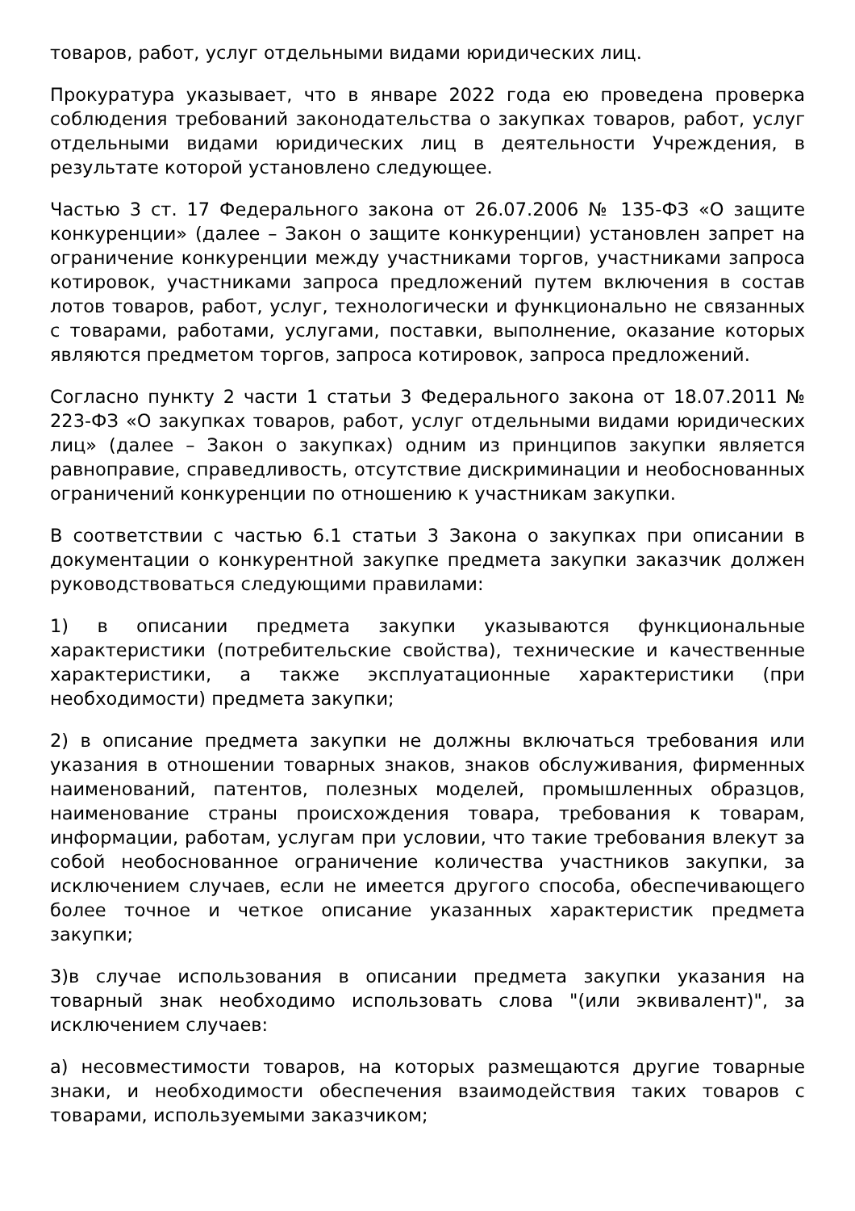товаров, работ, услуг отдельными видами юридических лиц.
Прокуратура указывает, что в январе 2022 года ею проведена проверка соблюдения требований законодательства о закупках товаров, работ, услуг отдельными видами юридических лиц в деятельности Учреждения, в результате которой установлено следующее.
Частью 3 ст. 17 Федерального закона от 26.07.2006 № 135-ФЗ «О защите конкуренции» (далее – Закон о защите конкуренции) установлен запрет на ограничение конкуренции между участниками торгов, участниками запроса котировок, участниками запроса предложений путем включения в состав лотов товаров, работ, услуг, технологически и функционально не связанных с товарами, работами, услугами, поставки, выполнение, оказание которых являются предметом торгов, запроса котировок, запроса предложений.
Согласно пункту 2 части 1 статьи 3 Федерального закона от 18.07.2011 № 223-ФЗ «О закупках товаров, работ, услуг отдельными видами юридических лиц» (далее – Закон о закупках) одним из принципов закупки является равноправие, справедливость, отсутствие дискриминации и необоснованных ограничений конкуренции по отношению к участникам закупки.
В соответствии с частью 6.1 статьи 3 Закона о закупках при описании в документации о конкурентной закупке предмета закупки заказчик должен руководствоваться следующими правилами:
1) в описании предмета закупки указываются функциональные характеристики (потребительские свойства), технические и качественные характеристики, а также эксплуатационные характеристики (при необходимости) предмета закупки;
2) в описание предмета закупки не должны включаться требования или указания в отношении товарных знаков, знаков обслуживания, фирменных наименований, патентов, полезных моделей, промышленных образцов, наименование страны происхождения товара, требования к товарам, информации, работам, услугам при условии, что такие требования влекут за собой необоснованное ограничение количества участников закупки, за исключением случаев, если не имеется другого способа, обеспечивающего более точное и четкое описание указанных характеристик предмета закупки;
3)в случае использования в описании предмета закупки указания на товарный знак необходимо использовать слова "(или эквивалент)", за исключением случаев:
а) несовместимости товаров, на которых размещаются другие товарные знаки, и необходимости обеспечения взаимодействия таких товаров с товарами, используемыми заказчиком;